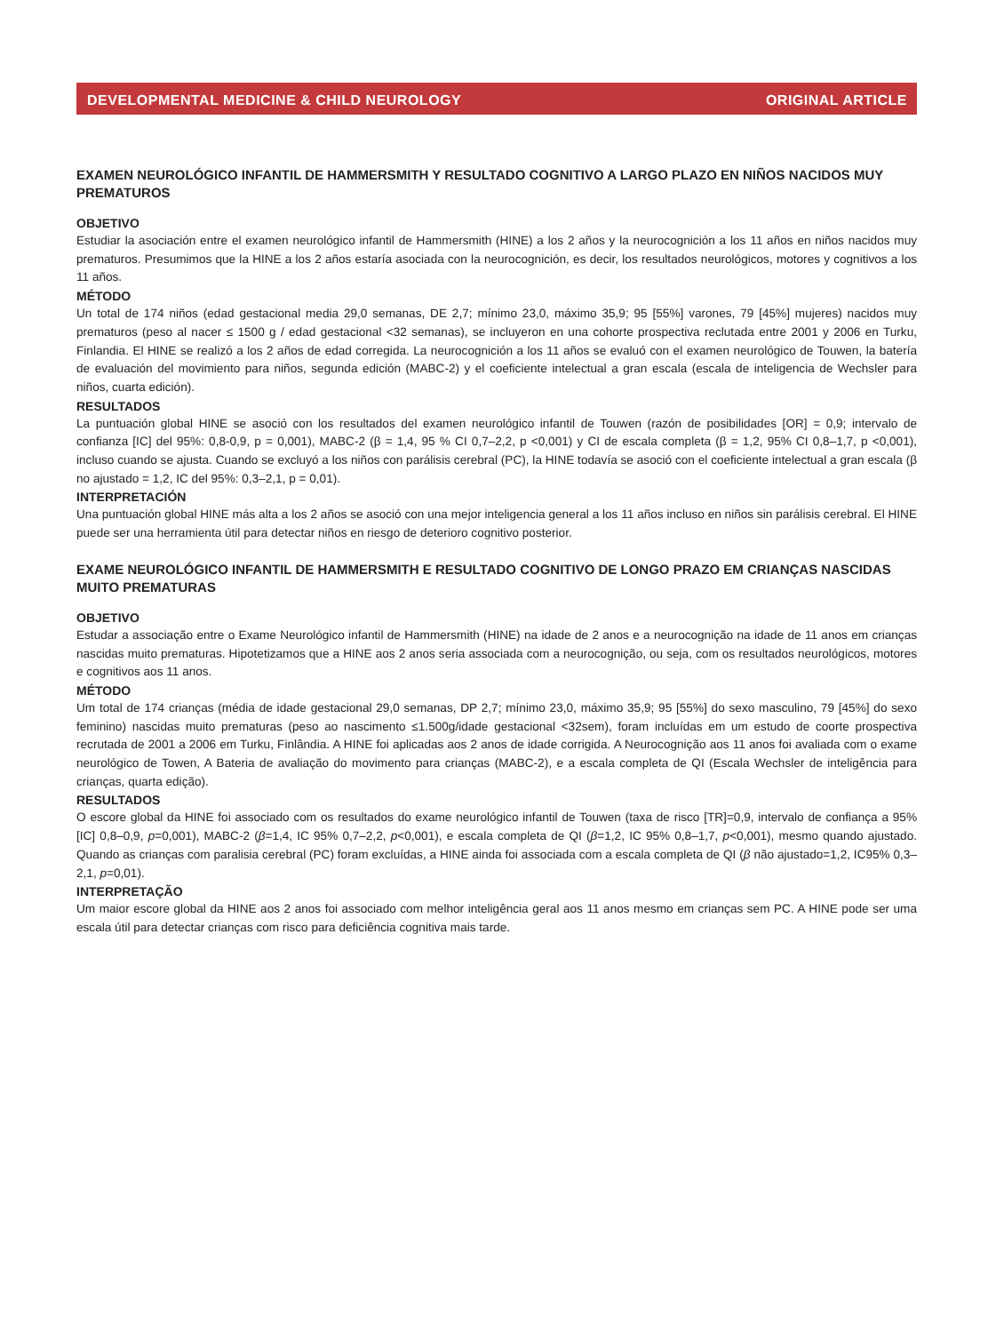DEVELOPMENTAL MEDICINE & CHILD NEUROLOGY ORIGINAL ARTICLE
EXAMEN NEUROLÓGICO INFANTIL DE HAMMERSMITH Y RESULTADO COGNITIVO A LARGO PLAZO EN NIÑOS NACIDOS MUY PREMATUROS
OBJETIVO
Estudiar la asociación entre el examen neurológico infantil de Hammersmith (HINE) a los 2 años y la neurocognición a los 11 años en niños nacidos muy prematuros. Presumimos que la HINE a los 2 años estaría asociada con la neurocognición, es decir, los resultados neurológicos, motores y cognitivos a los 11 años.
MÉTODO
Un total de 174 niños (edad gestacional media 29,0 semanas, DE 2,7; mínimo 23,0, máximo 35,9; 95 [55%] varones, 79 [45%] mujeres) nacidos muy prematuros (peso al nacer ≤ 1500 g / edad gestacional <32 semanas), se incluyeron en una cohorte prospectiva reclutada entre 2001 y 2006 en Turku, Finlandia. El HINE se realizó a los 2 años de edad corregida. La neurocognición a los 11 años se evaluó con el examen neurológico de Touwen, la batería de evaluación del movimiento para niños, segunda edición (MABC-2) y el coeficiente intelectual a gran escala (escala de inteligencia de Wechsler para niños, cuarta edición).
RESULTADOS
La puntuación global HINE se asoció con los resultados del examen neurológico infantil de Touwen (razón de posibilidades [OR] = 0,9; intervalo de confianza [IC] del 95%: 0,8-0,9, p = 0,001), MABC-2 (β = 1,4, 95 % CI 0,7–2,2, p <0,001) y CI de escala completa (β = 1,2, 95% CI 0,8–1,7, p <0,001), incluso cuando se ajusta. Cuando se excluyó a los niños con parálisis cerebral (PC), la HINE todavía se asoció con el coeficiente intelectual a gran escala (β no ajustado = 1,2, IC del 95%: 0,3–2,1, p = 0,01).
INTERPRETACIÓN
Una puntuación global HINE más alta a los 2 años se asoció con una mejor inteligencia general a los 11 años incluso en niños sin parálisis cerebral. El HINE puede ser una herramienta útil para detectar niños en riesgo de deterioro cognitivo posterior.
EXAME NEUROLÓGICO INFANTIL DE HAMMERSMITH E RESULTADO COGNITIVO DE LONGO PRAZO EM CRIANÇAS NASCIDAS MUITO PREMATURAS
OBJETIVO
Estudar a associação entre o Exame Neurológico infantil de Hammersmith (HINE) na idade de 2 anos e a neurocognição na idade de 11 anos em crianças nascidas muito prematuras. Hipotetizamos que a HINE aos 2 anos seria associada com a neurocognição, ou seja, com os resultados neurológicos, motores e cognitivos aos 11 anos.
MÉTODO
Um total de 174 crianças (média de idade gestacional 29,0 semanas, DP 2,7; mínimo 23,0, máximo 35,9; 95 [55%] do sexo masculino, 79 [45%] do sexo feminino) nascidas muito prematuras (peso ao nascimento ≤1.500g/idade gestacional <32sem), foram incluídas em um estudo de coorte prospectiva recrutada de 2001 a 2006 em Turku, Finlândia. A HINE foi aplicadas aos 2 anos de idade corrigida. A Neurocognição aos 11 anos foi avaliada com o exame neurológico de Towen, A Bateria de avaliação do movimento para crianças (MABC-2), e a escala completa de QI (Escala Wechsler de inteligência para crianças, quarta edição).
RESULTADOS
O escore global da HINE foi associado com os resultados do exame neurológico infantil de Touwen (taxa de risco [TR]=0,9, intervalo de confiança a 95% [IC] 0,8–0,9, p=0,001), MABC-2 (β=1,4, IC 95% 0,7–2,2, p<0,001), e escala completa de QI (β=1,2, IC 95% 0,8–1,7, p<0,001), mesmo quando ajustado. Quando as crianças com paralisia cerebral (PC) foram excluídas, a HINE ainda foi associada com a escala completa de QI (β não ajustado=1,2, IC95% 0,3–2,1, p=0,01).
INTERPRETAÇÃO
Um maior escore global da HINE aos 2 anos foi associado com melhor inteligência geral aos 11 anos mesmo em crianças sem PC. A HINE pode ser uma escala útil para detectar crianças com risco para deficiência cognitiva mais tarde.